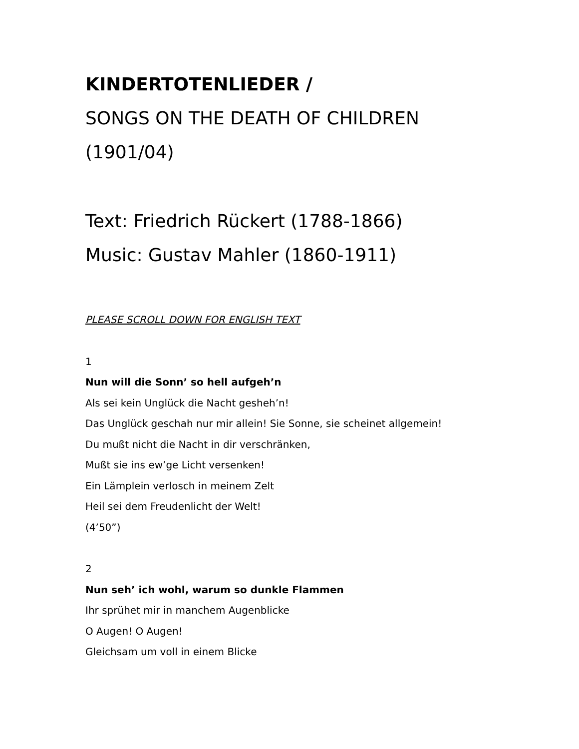KINDERTOTENLIEDER /
SONGS ON THE DEATH OF CHILDREN
(1901/04)
Text: Friedrich Rückert (1788-1866)
Music: Gustav Mahler (1860-1911)
PLEASE SCROLL DOWN FOR ENGLISH TEXT
1
Nun will die Sonn’ so hell aufgeh’n
Als sei kein Unglück die Nacht gesheh’n!
Das Unglück geschah nur mir allein! Sie Sonne, sie scheinet allgemein!
Du mußt nicht die Nacht in dir verschränken,
Mußt sie ins ew’ge Licht versenken!
Ein Lämplein verlosch in meinem Zelt
Heil sei dem Freudenlicht der Welt!
(4’50”)
2
Nun seh’ ich wohl, warum so dunkle Flammen
Ihr sprühet mir in manchem Augenblicke
O Augen! O Augen!
Gleichsam um voll in einem Blicke